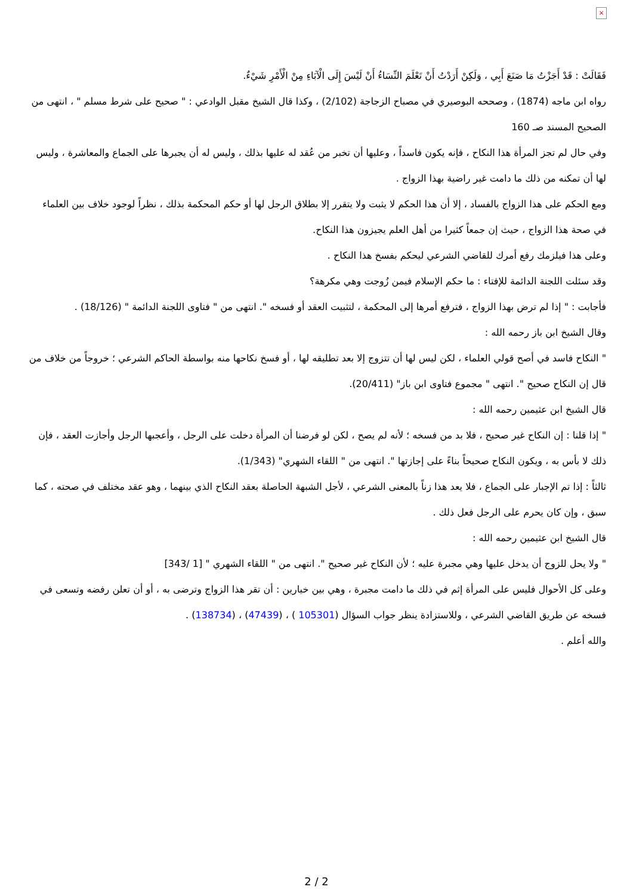×
فَقَالَتْ : قَدْ أَجَزْتُ مَا صَنَعَ أَبِي ، وَلَكِنْ أَرَدْتُ أَنْ تَعْلَمَ النِّسَاءُ أَنْ لَيْسَ إِلَى الْآبَاءِ مِنْ الْأَمْرِ شَيْءٌ.
رواه ابن ماجه (1874) ، وصححه البوصيري في مصباح الزجاجة (2/102) ، وكذا قال الشيخ مقبل الوادعي : " صحيح على شرط مسلم " ، انتهى من الصحيح المسند صـ 160
وفي حال لم تجز المرأة هذا النكاح ، فإنه يكون فاسداً ، وعليها أن تخبر من عُقد له عليها بذلك ، وليس له أن يجبرها على الجماع والمعاشرة ، وليس لها أن تمكنه من ذلك ما دامت غير راضية بهذا الزواج .
ومع الحكم على هذا الزواج بالفساد ، إلا أن هذا الحكم لا يثبت ولا يتقرر إلا بطلاق الرجل لها أو حكم المحكمة بذلك ، نظراً لوجود خلاف بين العلماء في صحة هذا الزواج ، حيث إن جمعاً كثيرا من أهل العلم يجيزون هذا النكاح.
وعلى هذا فيلزمك رفع أمرك للقاضي الشرعي ليحكم بفسخ هذا النكاح .
وقد سئلت اللجنة الدائمة للإفتاء : ما حكم الإسلام فيمن زُوجت وهي مكرهة؟
فأجابت : " إذا لم ترض بهذا الزواج ، فترفع أمرها إلى المحكمة ، لتثبيت العقد أو فسخه ". انتهى من " فتاوى اللجنة الدائمة " (18/126) .
وقال الشيخ ابن باز رحمه الله :
" النكاح فاسد في أصح قولي العلماء ، لكن ليس لها أن تتزوج إلا بعد تطليقه لها ، أو فسخ نكاحها منه بواسطة الحاكم الشرعي ؛ خروجاً من خلاف من قال إن النكاح صحيح ". انتهى " مجموع فتاوى ابن باز" (20/411).
قال الشيخ ابن عثيمين رحمه الله :
" إذا قلنا : إن النكاح غير صحيح ، فلا بد من فسخه ؛ لأنه لم يصح ، لكن لو فرضنا أن المرأة دخلت على الرجل ، وأعجبها الرجل وأجازت العقد ، فإن ذلك لا بأس به ، ويكون النكاح صحيحاً بناءً على إجازتها ". انتهى من " اللقاء الشهري" (1/343).
ثالثاً : إذا تم الإجبار على الجماع ، فلا يعد هذا زناً بالمعنى الشرعي ، لأجل الشبهة الحاصلة بعقد النكاح الذي بينهما ، وهو عقد مختلف في صحته ، كما سبق ، وإن كان يحرم على الرجل فعل ذلك .
قال الشيخ ابن عثيمين رحمه الله :
" ولا يحل للزوج أن يدخل عليها وهي مجبرة عليه ؛ لأن النكاح غير صحيح ". انتهى من " اللقاء الشهري " [1 /343]
وعلى كل الأحوال فليس على المرأة إثم في ذلك ما دامت مجبرة ، وهي بين خيارين : أن تقر هذا الزواج وترضى به ، أو أن تعلن رفضه وتسعى في فسخه عن طريق القاضي الشرعي ، وللاستزادة ينظر جواب السؤال (105301 ) ، (47439) ، (138734) .
والله أعلم .
2 / 2